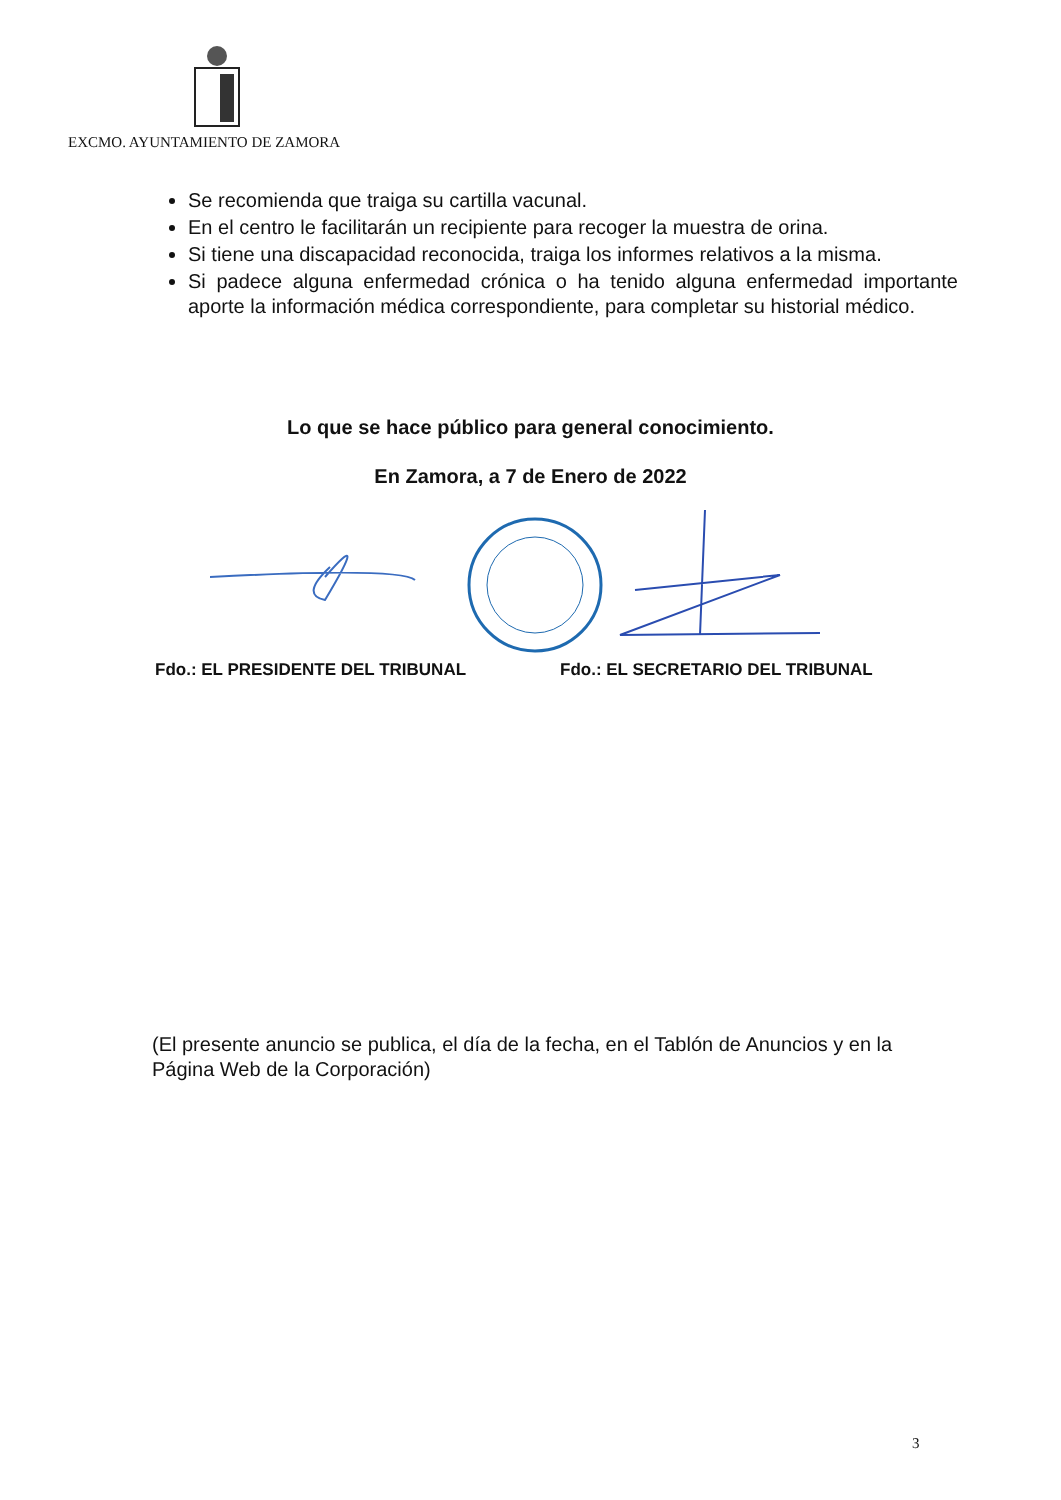EXCMO. AYUNTAMIENTO DE ZAMORA
Se recomienda que traiga su cartilla vacunal.
En el centro le facilitarán un recipiente para recoger la muestra de orina.
Si tiene una discapacidad reconocida, traiga los informes relativos a la misma.
Si padece alguna enfermedad crónica o ha tenido alguna enfermedad importante aporte la información médica correspondiente, para completar su historial médico.
Lo que se hace público para general conocimiento.
En Zamora, a 7 de Enero de 2022
Fdo.: EL PRESIDENTE DEL TRIBUNAL
Fdo.: EL SECRETARIO DEL TRIBUNAL
(El presente anuncio se publica, el día de la fecha, en el Tablón de Anuncios y en la Página Web de la Corporación)
3